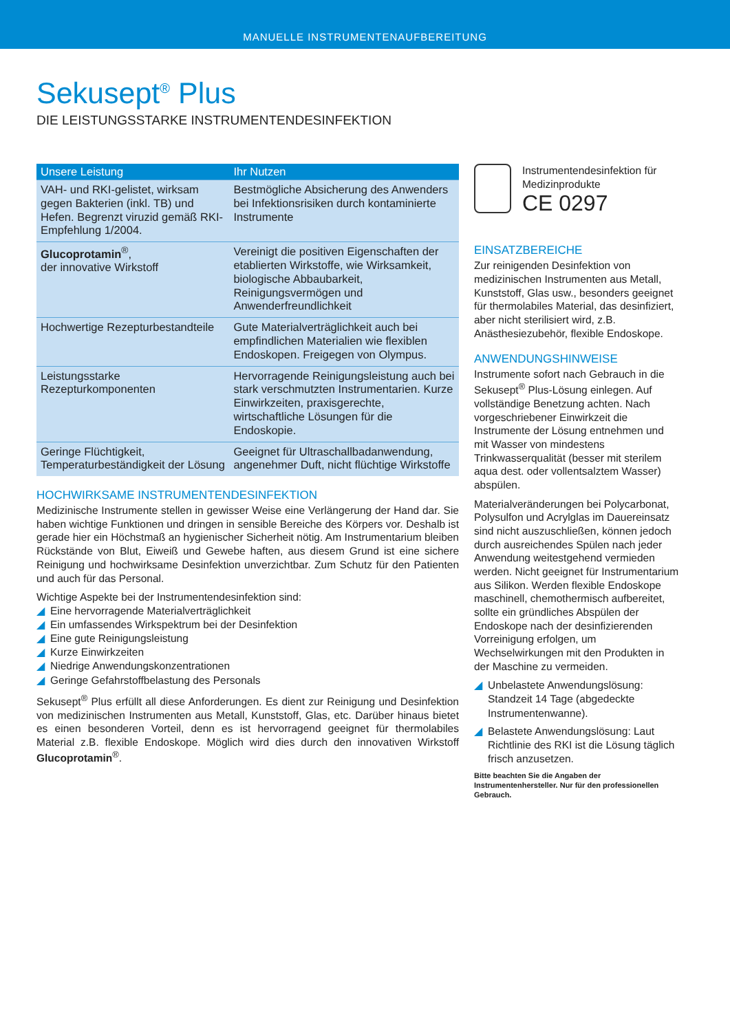MANUELLE INSTRUMENTENAUFBEREITUNG
Sekusept<sup>®</sup> Plus
DIE LEISTUNGSSTARKE INSTRUMENTENDESINFEKTION
| Unsere Leistung | Ihr Nutzen |
| --- | --- |
| VAH- und RKI-gelistet, wirksam gegen Bakterien (inkl. TB) und Hefen. Begrenzt viruzid gemäß RKI-Empfehlung 1/2004. | Bestmögliche Absicherung des Anwenders bei Infektionsrisiken durch kontaminierte Instrumente |
| Glucoprotamin<sup>®</sup>, der innovative Wirkstoff | Vereinigt die positiven Eigenschaften der etablierten Wirkstoffe, wie Wirksamkeit, biologische Abbaubarkeit, Reinigungsvermögen und Anwenderfreundlichkeit |
| Hochwertige Rezepturbestandteile | Gute Materialverträglichkeit auch bei empfindlichen Materialien wie flexiblen Endoskopen. Freigegen von Olympus. |
| Leistungsstarke Rezepturkomponenten | Hervorragende Reinigungsleistung auch bei stark verschmutzten Instrumentarien. Kurze Einwirkzeiten, praxisgerechte, wirtschaftliche Lösungen für die Endoskopie. |
| Geringe Flüchtigkeit, Temperaturbeständigkeit der Lösung | Geeignet für Ultraschallbadanwendung, angenehmer Duft, nicht flüchtige Wirkstoffe |
HOCHWIRKSAME INSTRUMENTENDESINFEKTION
Medizinische Instrumente stellen in gewisser Weise eine Verlängerung der Hand dar. Sie haben wichtige Funktionen und dringen in sensible Bereiche des Körpers vor. Deshalb ist gerade hier ein Höchstmaß an hygienischer Sicherheit nötig. Am Instrumentarium bleiben Rückstände von Blut, Eiweiß und Gewebe haften, aus diesem Grund ist eine sichere Reinigung und hochwirksame Desinfektion unverzichtbar. Zum Schutz für den Patienten und auch für das Personal.
Wichtige Aspekte bei der Instrumentendesinfektion sind:
◢ Eine hervorragende Materialverträglichkeit
◢ Ein umfassendes Wirkspektrum bei der Desinfektion
◢ Eine gute Reinigungsleistung
◢ Kurze Einwirkzeiten
◢ Niedrige Anwendungskonzentrationen
◢ Geringe Gefahrstoffbelastung des Personals
Sekusept<sup>®</sup> Plus erfüllt all diese Anforderungen. Es dient zur Reinigung und Desinfektion von medizinischen Instrumenten aus Metall, Kunststoff, Glas, etc. Darüber hinaus bietet es einen besonderen Vorteil, denn es ist hervorragend geeignet für thermolabiles Material z.B. flexible Endoskope. Möglich wird dies durch den innovativen Wirkstoff Glucoprotamin<sup>®</sup>.
Instrumentendesinfektion für Medizinprodukte
CE 0297
EINSATZBEREICHE
Zur reinigenden Desinfektion von medizinischen Instrumenten aus Metall, Kunststoff, Glas usw., besonders geeignet für thermolabiles Material, das desinfiziert, aber nicht sterilisiert wird, z.B. Anästhesiezubehör, flexible Endoskope.
ANWENDUNGSHINWEISE
Instrumente sofort nach Gebrauch in die Sekusept<sup>®</sup> Plus-Lösung einlegen. Auf vollständige Benetzung achten. Nach vorgeschriebener Einwirkzeit die Instrumente der Lösung entnehmen und mit Wasser von mindestens Trinkwasserqualität (besser mit sterilem aqua dest. oder vollentsalztem Wasser) abspülen.
Materialveränderungen bei Polycarbonat, Polysulfon und Acrylglas im Dauereinsatz sind nicht auszuschließen, können jedoch durch ausreichendes Spülen nach jeder Anwendung weitestgehend vermieden werden. Nicht geeignet für Instrumentarium aus Silikon. Werden flexible Endoskope maschinell, chemothermisch aufbereitet, sollte ein gründliches Abspülen der Endoskope nach der desinfizierenden Vorreinigung erfolgen, um Wechselwirkungen mit den Produkten in der Maschine zu vermeiden.
◢ Unbelastete Anwendungslösung: Standzeit 14 Tage (abgedeckte Instrumentenwanne).
◢ Belastete Anwendungslösung: Laut Richtlinie des RKI ist die Lösung täglich frisch anzusetzen.
Bitte beachten Sie die Angaben der Instrumentenhersteller. Nur für den professionellen Gebrauch.